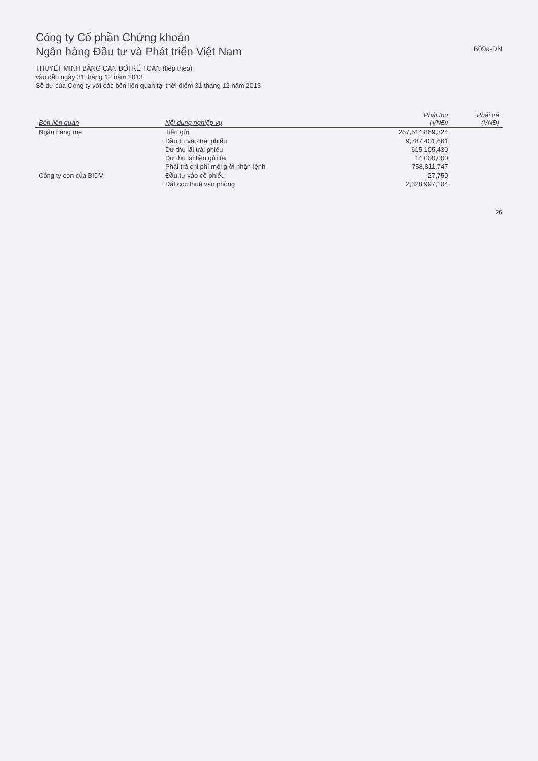Công ty Cổ phần Chứng khoán
Ngân hàng Đầu tư và Phát triển Việt Nam
B09a-DN
THUYẾT MINH BẢNG CÂN ĐỐI KẾ TOÁN (tiếp theo)
vào đầu ngày 31 tháng 12 năm 2013
Số dư của Công ty với các bên liên quan tại thời điểm 31 tháng 12 năm 2013
| Bên liên quan | Nội dung nghiệp vụ | Phải thu (VNĐ) | Phải trả (VNĐ) |
| --- | --- | --- | --- |
| Ngân hàng mẹ | Tiền gửi | 267,514,869,324 | |
| | Đầu tư vào trái phiếu | 9,787,401,661 | |
| | Dư thu lãi trái phiếu | 615,105,430 | |
| | Dư thu lãi tiền gửi tại | 14,000,000 | |
| | Phải trả chi phí môi giới nhận lệnh | 758,811,747 | |
| Công ty con của BIDV | Đầu tư vào cổ phiếu | 27,750 | |
| | Đặt cọc thuê văn phòng | 2,328,997,104 | |
26